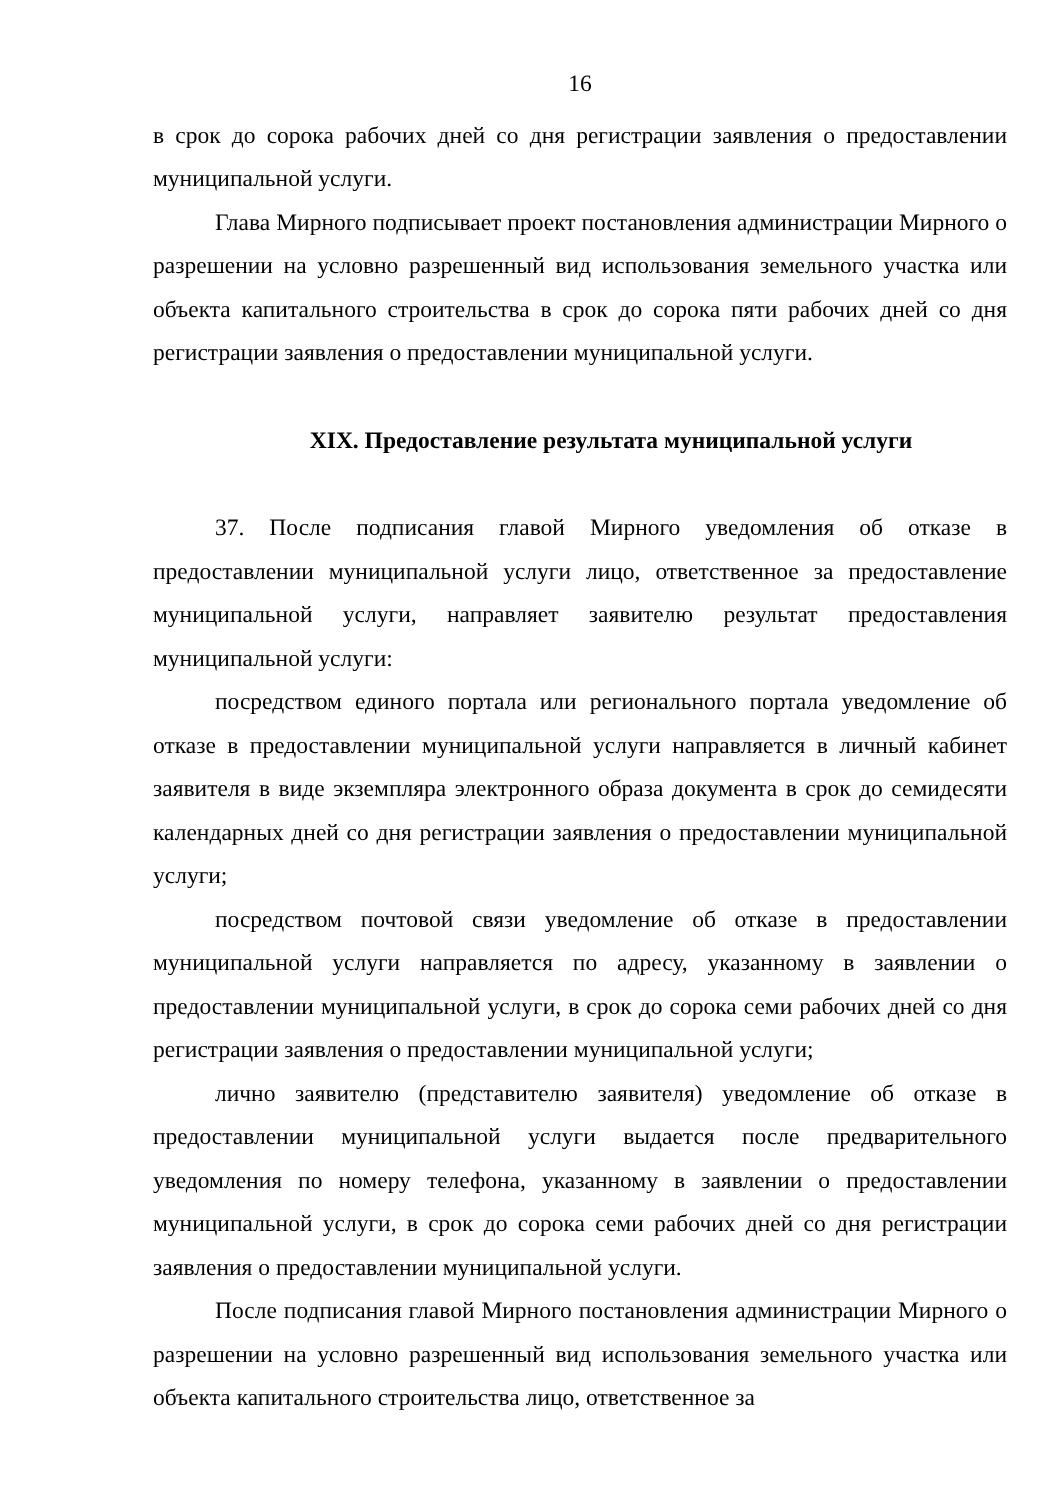16
в срок до сорока рабочих дней со дня регистрации заявления о предоставлении муниципальной услуги.
Глава Мирного подписывает проект постановления администрации Мирного о разрешении на условно разрешенный вид использования земельного участка или объекта капитального строительства в срок до сорока пяти рабочих дней со дня регистрации заявления о предоставлении муниципальной услуги.
XIX. Предоставление результата муниципальной услуги
37. После подписания главой Мирного уведомления об отказе в предоставлении муниципальной услуги лицо, ответственное за предоставление муниципальной услуги, направляет заявителю результат предоставления муниципальной услуги:
посредством единого портала или регионального портала уведомление об отказе в предоставлении муниципальной услуги направляется в личный кабинет заявителя в виде экземпляра электронного образа документа в срок до семидесяти календарных дней со дня регистрации заявления о предоставлении муниципальной услуги;
посредством почтовой связи уведомление об отказе в предоставлении муниципальной услуги направляется по адресу, указанному в заявлении о предоставлении муниципальной услуги, в срок до сорока семи рабочих дней со дня регистрации заявления о предоставлении муниципальной услуги;
лично заявителю (представителю заявителя) уведомление об отказе в предоставлении муниципальной услуги выдается после предварительного уведомления по номеру телефона, указанному в заявлении о предоставлении муниципальной услуги, в срок до сорока семи рабочих дней со дня регистрации заявления о предоставлении муниципальной услуги.
После подписания главой Мирного постановления администрации Мирного о разрешении на условно разрешенный вид использования земельного участка или объекта капитального строительства лицо, ответственное за